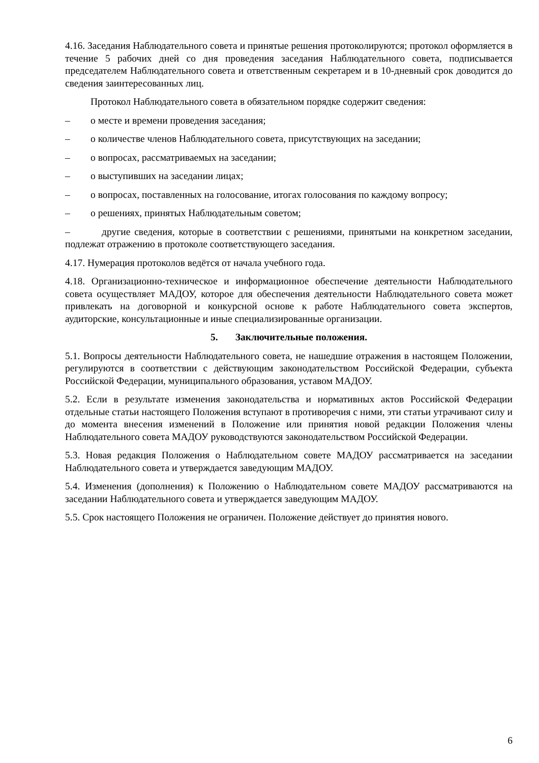4.16. Заседания Наблюдательного совета и принятые решения протоколируются; протокол оформляется в течение 5 рабочих дней со дня проведения заседания Наблюдательного совета, подписывается председателем Наблюдательного совета и ответственным секретарем и в 10-дневный срок доводится до сведения заинтересованных лиц.
Протокол Наблюдательного совета в обязательном порядке содержит сведения:
– о месте и времени проведения заседания;
– о количестве членов Наблюдательного совета, присутствующих на заседании;
– о вопросах, рассматриваемых на заседании;
– о выступивших на заседании лицах;
– о вопросах, поставленных на голосование, итогах голосования по каждому вопросу;
– о решениях, принятых Наблюдательным советом;
– другие сведения, которые в соответствии с решениями, принятыми на конкретном заседании, подлежат отражению в протоколе соответствующего заседания.
4.17. Нумерация протоколов ведётся от начала учебного года.
4.18. Организационно-техническое и информационное обеспечение деятельности Наблюдательного совета осуществляет МАДОУ, которое для обеспечения деятельности Наблюдательного совета может привлекать на договорной и конкурсной основе к работе Наблюдательного совета экспертов, аудиторские, консультационные и иные специализированные организации.
5. Заключительные положения.
5.1. Вопросы деятельности Наблюдательного совета, не нашедшие отражения в настоящем Положении, регулируются в соответствии с действующим законодательством Российской Федерации, субъекта Российской Федерации, муниципального образования, уставом МАДОУ.
5.2. Если в результате изменения законодательства и нормативных актов Российской Федерации отдельные статьи настоящего Положения вступают в противоречия с ними, эти статьи утрачивают силу и до момента внесения изменений в Положение или принятия новой редакции Положения члены Наблюдательного совета МАДОУ руководствуются законодательством Российской Федерации.
5.3. Новая редакция Положения о Наблюдательном совете МАДОУ рассматривается на заседании Наблюдательного совета и утверждается заведующим МАДОУ.
5.4. Изменения (дополнения) к Положению о Наблюдательном совете МАДОУ рассматриваются на заседании Наблюдательного совета и утверждается заведующим МАДОУ.
5.5. Срок настоящего Положения не ограничен. Положение действует до принятия нового.
6